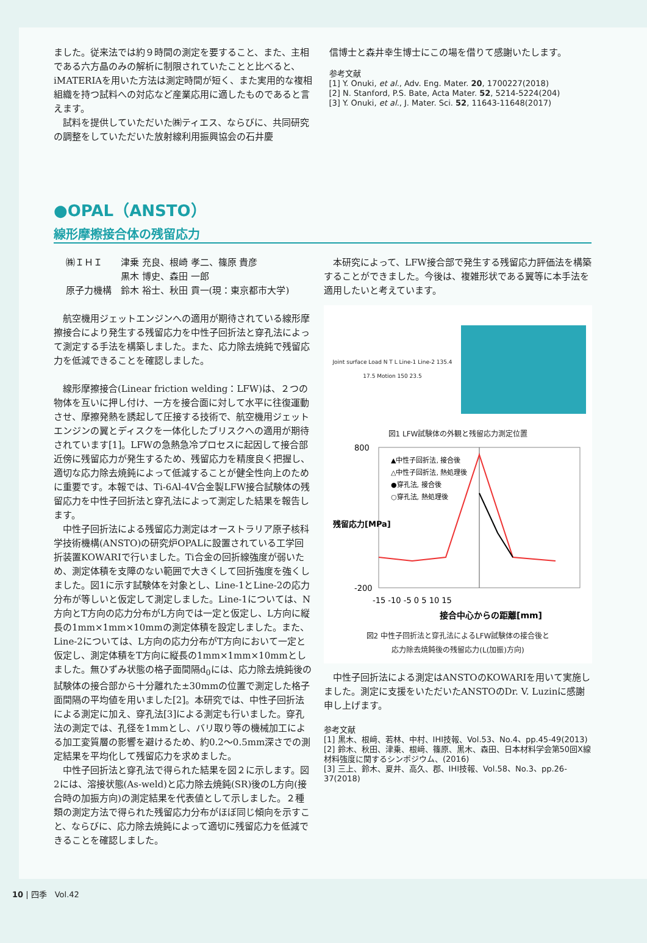ました。従来法では約９時間の測定を要すること、また、主相である六方晶のみの解析に制限されていたことと比べると、iMATERIAを用いた方法は測定時間が短く、また実用的な複相組織を持つ試料への対応など産業応用に適したものであると言えます。
試料を提供していただいた㈱ティエス、ならびに、共同研究の調整をしていただいた放射線利用振興協会の石井慶
信博士と森井幸生博士にこの場を借りて感謝いたします。
参考文献
[1] Y. Onuki, et al., Adv. Eng. Mater. 20, 1700227(2018)
[2] N. Stanford, P.S. Bate, Acta Mater. 52, 5214-5224(204)
[3] Y. Onuki, et al., J. Mater. Sci. 52, 11643-11648(2017)
●OPAL（ANSTO）
線形摩擦接合体の残留応力
㈱ＩＨＩ　　津乗 充良、根崎 孝二、篠原 貴彦
　　　　　　黒木 博史、森田 一郎
原子力機構　鈴木 裕士、秋田 貢一(現：東京都市大学)
航空機用ジェットエンジンへの適用が期待されている線形摩擦接合により発生する残留応力を中性子回折法と穿孔法によって測定する手法を構築しました。また、応力除去焼鈍で残留応力を低減できることを確認しました。
線形摩擦接合(Linear friction welding：LFW)は、２つの物体を互いに押し付け、一方を接合面に対して水平に往復運動させ、摩擦発熱を誘起して圧接する技術で、航空機用ジェットエンジンの翼とディスクを一体化したブリスクへの適用が期待されています[1]。LFWの急熱急冷プロセスに起因して接合部近傍に残留応力が発生するため、残留応力を精度良く把握し、適切な応力除去焼鈍によって低減することが健全性向上のために重要です。本報では、Ti-6Al-4V合金製LFW接合試験体の残留応力を中性子回折法と穿孔法によって測定した結果を報告します。
中性子回折法による残留応力測定はオーストラリア原子核科学技術機構(ANSTO)の研究炉OPALに設置されている工学回折装置KOWARIで行いました。Ti合金の回折線強度が弱いため、測定体積を支障のない範囲で大きくして回折強度を強くしました。図1に示す試験体を対象とし、Line-1とLine-2の応力分布が等しいと仮定して測定しました。Line-1については、N方向とT方向の応力分布がL方向では一定と仮定し、L方向に縦長の1mm×1mm×10mmの測定体積を設定しました。また、Line-2については、L方向の応力分布がT方向において一定と仮定し、測定体積をT方向に縦長の1mm×1mm×10mmとしました。無ひずみ状態の格子面間隔d<sub>0</sub>には、応力除去焼鈍後の試験体の接合部から十分離れた±30mmの位置で測定した格子面間隔の平均値を用いました[2]。本研究では、中性子回折法による測定に加え、穿孔法[3]による測定も行いました。穿孔法の測定では、孔径を1mmとし、バリ取り等の機械加工による加工変質層の影響を避けるため、約0.2～0.5mm深さでの測定結果を平均化して残留応力を求めました。
中性子回折法と穿孔法で得られた結果を図２に示します。図2には、溶接状態(As-weld)と応力除去焼鈍(SR)後のL方向(接合時の加振方向)の測定結果を代表値として示しました。２種類の測定方法で得られた残留応力分布がほぼ同じ傾向を示すこと、ならびに、応力除去焼鈍によって適切に残留応力を低減できることを確認しました。
本研究によって、LFW接合部で発生する残留応力評価法を構築することができました。今後は、複雑形状である翼等に本手法を適用したいと考えています。
Joint surface Load N T L Line-1 Line-2 135.4 17.5 Motion 150 23.5
図1 LFW試験体の外観と残留応力測定位置
800
-200
▲中性子回折法, 接合後
△中性子回折法, 熱処理後
●穿孔法, 接合後
○穿孔法, 熱処理後
-15 -10 -5 0 5 10 15
接合中心からの距離[mm]
残留応力[MPa]
図2 中性子回折法と穿孔法によるLFW試験体の接合後と
応力除去焼鈍後の残留応力(L(加振)方向)
中性子回折法による測定はANSTOのKOWARIを用いて実施しました。測定に支援をいただいたANSTOのDr. V. Luzinに感謝申し上げます。
参考文献
[1] 黒木、根﨑、若林、中村、IHI技報、Vol.53、No.4、pp.45-49(2013)
[2] 鈴木、秋田、津乗、根﨑、篠原、黒木、森田、日本材料学会第50回X線材料強度に関するシンポジウム、(2016)
[3] 三上、鈴木、夏井、高久、郡、IHI技報、Vol.58、No.3、pp.26-37(2018)
10 | 四季　Vol.42